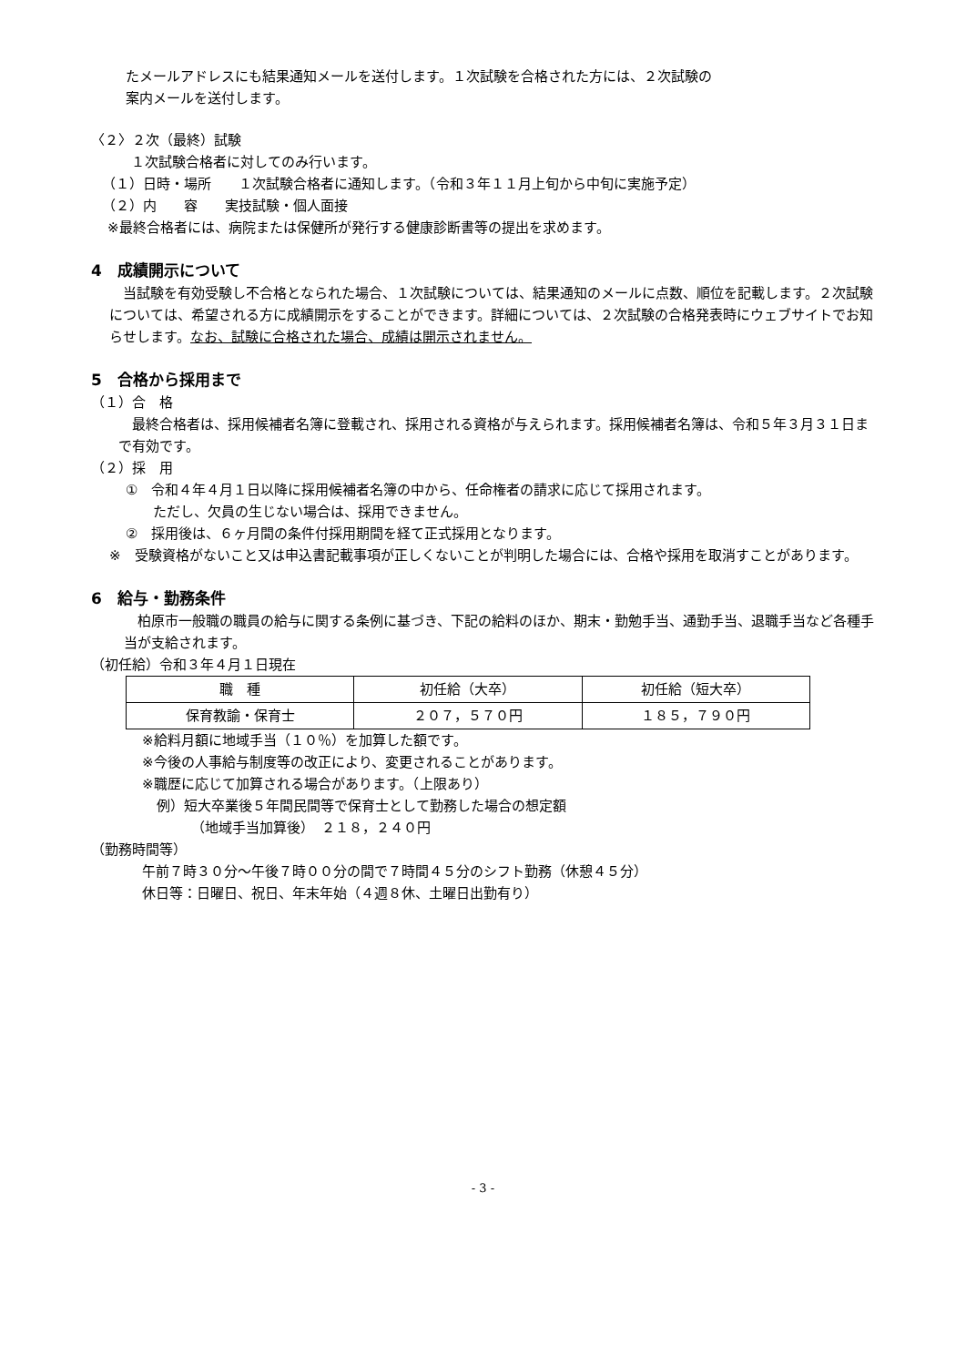たメールアドレスにも結果通知メールを送付します。１次試験を合格された方には、２次試験の
案内メールを送付します。
〈２〉２次（最終）試験
１次試験合格者に対してのみ行います。
（１）日時・場所　　１次試験合格者に通知します。（令和３年１１月上旬から中旬に実施予定）
（２）内　　容　　実技試験・個人面接
※最終合格者には、病院または保健所が発行する健康診断書等の提出を求めます。
4　成績開示について
　当試験を有効受験し不合格となられた場合、１次試験については、結果通知のメールに点数、順位を記載します。２次試験については、希望される方に成績開示をすることができます。詳細については、２次試験の合格発表時にウェブサイトでお知らせします。なお、試験に合格された場合、成績は開示されません。
5　合格から採用まで
（１）合　格
　最終合格者は、採用候補者名簿に登載され、採用される資格が与えられます。採用候補者名簿は、令和５年３月３１日まで有効です。
（２）採　用
①　令和４年４月１日以降に採用候補者名簿の中から、任命権者の請求に応じて採用されます。
　　ただし、欠員の生じない場合は、採用できません。
②　採用後は、６ヶ月間の条件付採用期間を経て正式採用となります。
※　受験資格がないこと又は申込書記載事項が正しくないことが判明した場合には、合格や採用を取消すことがあります。
6　給与・勤務条件
　柏原市一般職の職員の給与に関する条例に基づき、下記の給料のほか、期末・勤勉手当、通勤手当、退職手当など各種手当が支給されます。
（初任給）令和３年４月１日現在
| 職 種 | 初任給（大卒） | 初任給（短大卒） |
| --- | --- | --- |
| 保育教諭・保育士 | ２０７，５７０円 | １８５，７９０円 |
※給料月額に地域手当（１０％）を加算した額です。
※今後の人事給与制度等の改正により、変更されることがあります。
※職歴に応じて加算される場合があります。（上限あり）
例）短大卒業後５年間民間等で保育士として勤務した場合の想定額
（地域手当加算後）　２１８，２４０円
（勤務時間等）
午前７時３０分～午後７時００分の間で７時間４５分のシフト勤務（休憩４５分）
休日等：日曜日、祝日、年末年始（４週８休、土曜日出勤有り）
- 3 -